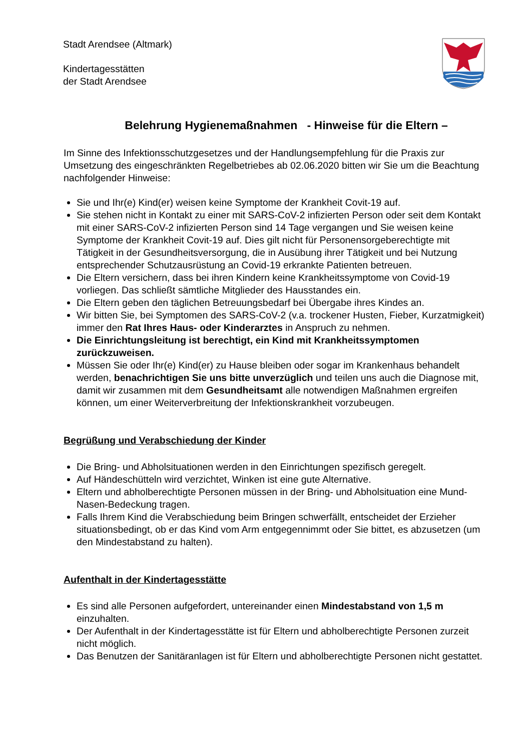Stadt Arendsee (Altmark)
Kindertagesstätten
der Stadt Arendsee
Belehrung Hygienemaßnahmen - Hinweise für die Eltern –
Im Sinne des Infektionsschutzgesetzes und der Handlungsempfehlung für die Praxis zur Umsetzung des eingeschränkten Regelbetriebes ab 02.06.2020 bitten wir Sie um die Beachtung nachfolgender Hinweise:
Sie und Ihr(e) Kind(er) weisen keine Symptome der Krankheit Covit-19 auf.
Sie stehen nicht in Kontakt zu einer mit SARS-CoV-2 infizierten Person oder seit dem Kontakt mit einer SARS-CoV-2 infizierten Person sind 14 Tage vergangen und Sie weisen keine Symptome der Krankheit Covit-19 auf. Dies gilt nicht für Personensorgeberechtigte mit Tätigkeit in der Gesundheitsversorgung, die in Ausübung ihrer Tätigkeit und bei Nutzung entsprechender Schutzausrüstung an Covid-19 erkrankte Patienten betreuen.
Die Eltern versichern, dass bei ihren Kindern keine Krankheitssymptome von Covid-19 vorliegen. Das schließt sämtliche Mitglieder des Hausstandes ein.
Die Eltern geben den täglichen Betreuungsbedarf bei Übergabe ihres Kindes an.
Wir bitten Sie, bei Symptomen des SARS-CoV-2 (v.a. trockener Husten, Fieber, Kurzatmigkeit) immer den Rat Ihres Haus- oder Kinderarztes in Anspruch zu nehmen.
Die Einrichtungsleitung ist berechtigt, ein Kind mit Krankheitssymptomen zurückzuweisen.
Müssen Sie oder Ihr(e) Kind(er) zu Hause bleiben oder sogar im Krankenhaus behandelt werden, benachrichtigen Sie uns bitte unverzüglich und teilen uns auch die Diagnose mit, damit wir zusammen mit dem Gesundheitsamt alle notwendigen Maßnahmen ergreifen können, um einer Weiterverbreitung der Infektionskrankheit vorzubeugen.
Begrüßung und Verabschiedung der Kinder
Die Bring- und Abholsituationen werden in den Einrichtungen spezifisch geregelt.
Auf Händeschütteln wird verzichtet, Winken ist eine gute Alternative.
Eltern und abholberechtigte Personen müssen in der Bring- und Abholsituation eine Mund-Nasen-Bedeckung tragen.
Falls Ihrem Kind die Verabschiedung beim Bringen schwerfällt, entscheidet der Erzieher situationsbedingt, ob er das Kind vom Arm entgegennimmt oder Sie bittet, es abzusetzen (um den Mindestabstand zu halten).
Aufenthalt in der Kindertagesstätte
Es sind alle Personen aufgefordert, untereinander einen Mindestabstand von 1,5 m einzuhalten.
Der Aufenthalt in der Kindertagesstätte ist für Eltern und abholberechtigte Personen zurzeit nicht möglich.
Das Benutzen der Sanitäranlagen ist für Eltern und abholberechtigte Personen nicht gestattet.